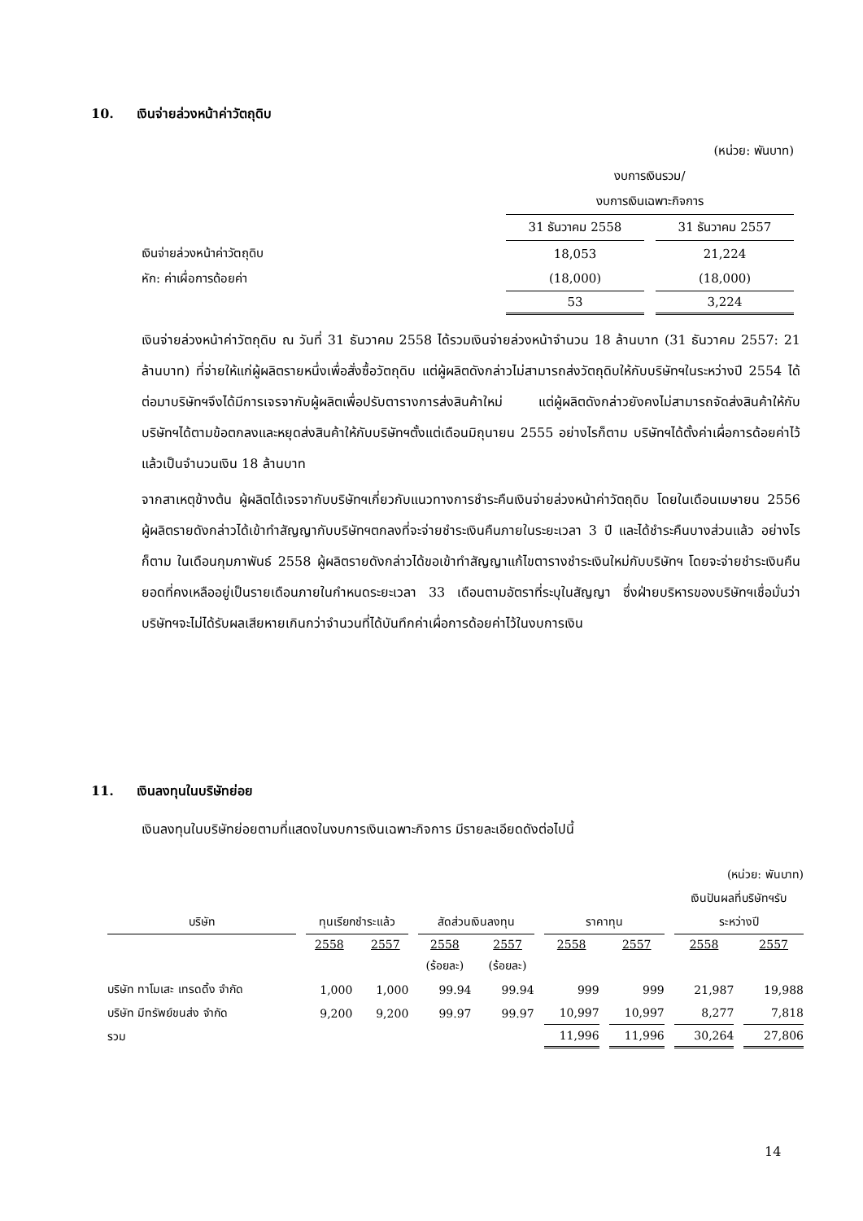10. เงินจ่ายล่วงหน้าค่าวัตถุดิบ
| | (หน่วย: พันบาท) | |
| | งบการเงินรวม/ | |
| | งบการเงินเฉพาะกิจการ | |
| | 31 ธันวาคม 2558 | 31 ธันวาคม 2557 |
| เงินจ่ายล่วงหน้าค่าวัตถุดิบ | 18,053 | 21,224 |
| หัก: ค่าเผื่อการด้อยค่า | (18,000) | (18,000) |
| | 53 | 3,224 |
เงินจ่ายล่วงหน้าค่าวัตถุดิบ ณ วันที่ 31 ธันวาคม 2558 ได้รวมเงินจ่ายล่วงหน้าจำนวน 18 ล้านบาท (31 ธันวาคม 2557: 21 ล้านบาท) ที่จ่ายให้แก่ผู้ผลิตรายหนึ่งเพื่อสั่งซื้อวัตถุดิบ แต่ผู้ผลิตดังกล่าวไม่สามารถส่งวัตถุดิบให้กับบริษัทฯในระหว่างปี 2554 ได้ ต่อมาบริษัทฯจึงได้มีการเจรจากับผู้ผลิตเพื่อปรับตารางการส่งสินค้าใหม่ แต่ผู้ผลิตดังกล่าวยังคงไม่สามารถจัดส่งสินค้าให้กับบริษัทฯได้ตามข้อตกลงและหยุดส่งสินค้าให้กับบริษัทฯตั้งแต่เดือนมิถุนายน 2555 อย่างไรก็ตาม บริษัทฯได้ตั้งค่าเผื่อการด้อยค่าไว้แล้วเป็นจำนวนเงิน 18 ล้านบาท
จากสาเหตุข้างต้น ผู้ผลิตได้เจรจากับบริษัทฯเกี่ยวกับแนวทางการชำระคืนเงินจ่ายล่วงหน้าค่าวัตถุดิบ โดยในเดือนเมษายน 2556 ผู้ผลิตรายดังกล่าวได้เข้าทำสัญญากับบริษัทฯตกลงที่จะจ่ายชำระเงินคืนภายในระยะเวลา 3 ปี และได้ชำระคืนบางส่วนแล้ว อย่างไรก็ตาม ในเดือนกุมภาพันธ์ 2558 ผู้ผลิตรายดังกล่าวได้ขอเข้าทำสัญญาแก้ไขตารางชำระเงินใหม่กับบริษัทฯ โดยจะจ่ายชำระเงินคืนยอดที่คงเหลืออยู่เป็นรายเดือนภายในกำหนดระยะเวลา 33 เดือนตามอัตราที่ระบุในสัญญา ซึ่งฝ่ายบริหารของบริษัทฯเชื่อมั่นว่า บริษัทฯจะไม่ได้รับผลเสียหายเกินกว่าจำนวนที่ได้บันทึกค่าเผื่อการด้อยค่าไว้ในงบการเงิน
11. เงินลงทุนในบริษัทย่อย
เงินลงทุนในบริษัทย่อยตามที่แสดงในงบการเงินเฉพาะกิจการ มีรายละเอียดดังต่อไปนี้
| (หน่วย: พันบาท) | | | | | | | | |
| | | | | | | | เงินปันผลที่บริษัทฯรับ | |
| บริษัท | ทุนเรียกชำระแล้ว | | สัดส่วนเงินลงทุน | | ราคาทุน | | ระหว่างปี | |
| | 2558 | 2557 | 2558 | 2557 | 2558 | 2557 | 2558 | 2557 |
| | | | (ร้อยละ) | (ร้อยละ) | | | | |
| บริษัท ทาโมเสะ เทรดดิ้ง จำกัด | 1,000 | 1,000 | 99.94 | 99.94 | 999 | 999 | 21,987 | 19,988 |
| บริษัท มีทรัพย์ขนส่ง จำกัด | 9,200 | 9,200 | 99.97 | 99.97 | 10,997 | 10,997 | 8,277 | 7,818 |
| รวม | | | | | 11,996 | 11,996 | 30,264 | 27,806 |
14